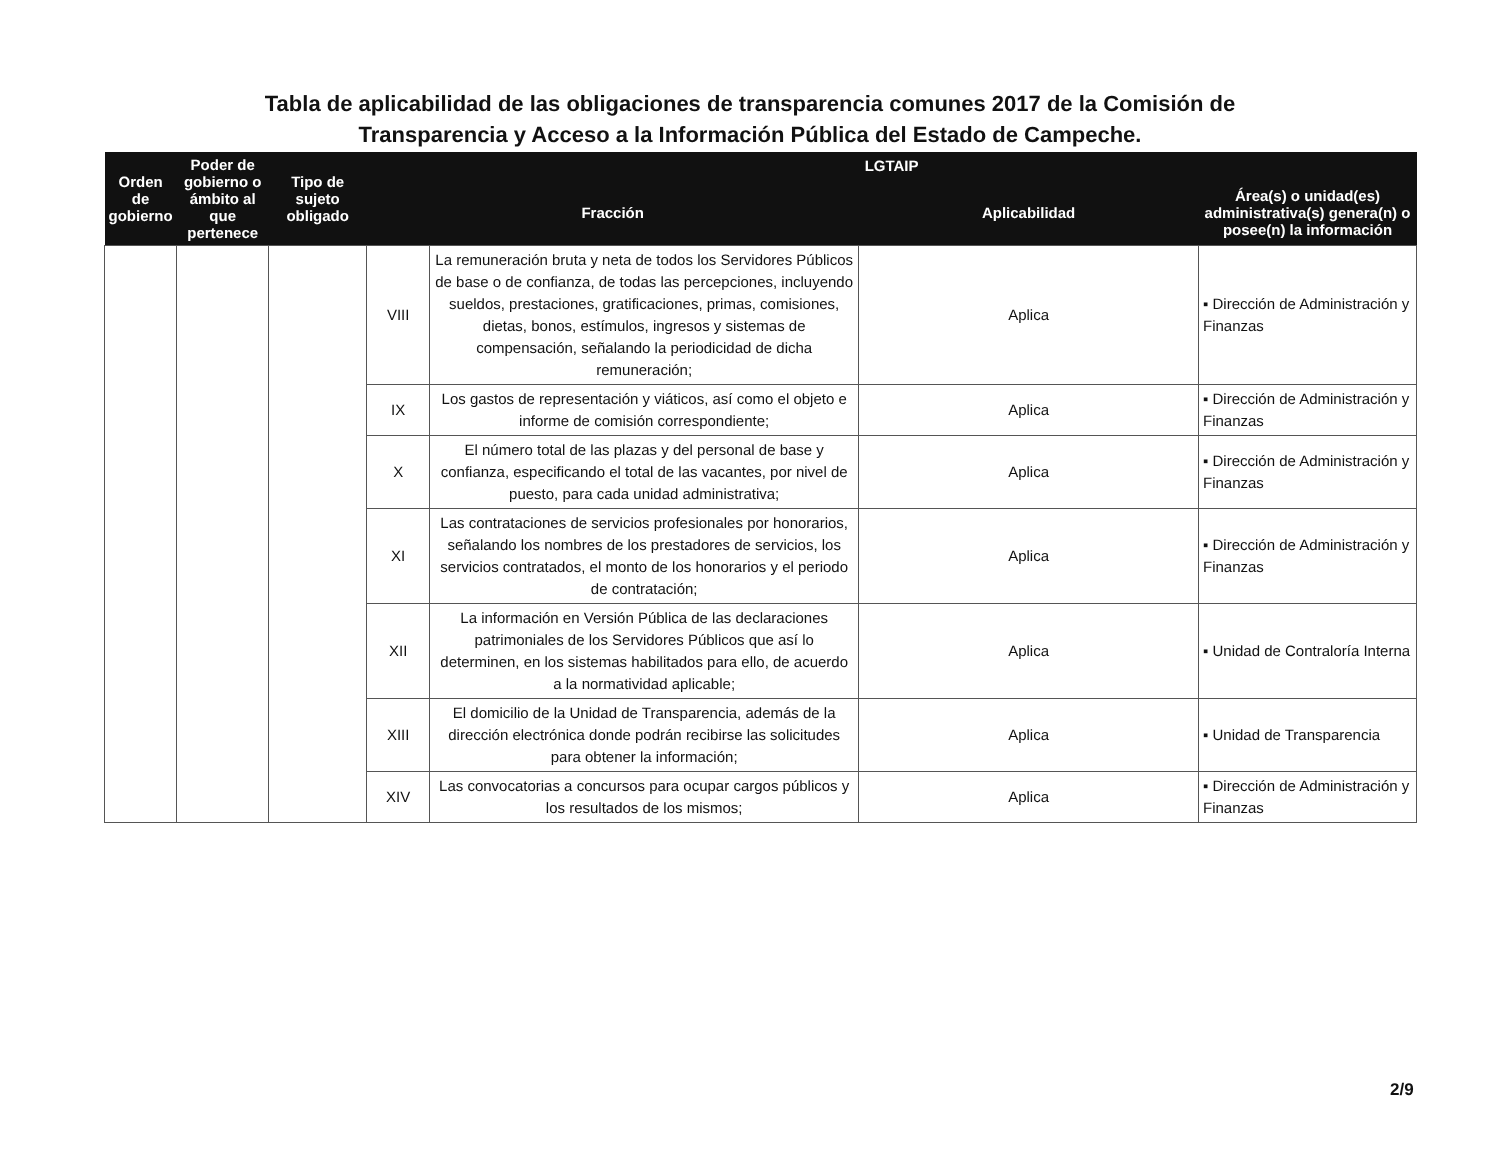Tabla de aplicabilidad de las obligaciones de transparencia comunes 2017 de la Comisión de
Transparencia y Acceso a la Información Pública del Estado de Campeche.
| Orden de gobierno | Poder de gobierno o ámbito al que pertenece | Tipo de sujeto obligado | LGTAIP | | | |
| --- | --- | --- | --- | --- | --- | --- |
| | | | Fracción | | Aplicabilidad | Área(s) o unidad(es) administrativa(s) genera(n) o posee(n) la información |
| | | | VIII | La remuneración bruta y neta de todos los Servidores Públicos de base o de confianza, de todas las percepciones, incluyendo sueldos, prestaciones, gratificaciones, primas, comisiones, dietas, bonos, estímulos, ingresos y sistemas de compensación, señalando la periodicidad de dicha remuneración; | Aplica | ▪ Dirección de Administración y Finanzas |
| | | | IX | Los gastos de representación y viáticos, así como el objeto e informe de comisión correspondiente; | Aplica | ▪ Dirección de Administración y Finanzas |
| | | | X | El número total de las plazas y del personal de base y confianza, especificando el total de las vacantes, por nivel de puesto, para cada unidad administrativa; | Aplica | ▪ Dirección de Administración y Finanzas |
| | | | XI | Las contrataciones de servicios profesionales por honorarios, señalando los nombres de los prestadores de servicios, los servicios contratados, el monto de los honorarios y el periodo de contratación; | Aplica | ▪ Dirección de Administración y Finanzas |
| | | | XII | La información en Versión Pública de las declaraciones patrimoniales de los Servidores Públicos que así lo determinen, en los sistemas habilitados para ello, de acuerdo a la normatividad aplicable; | Aplica | ▪ Unidad de Contraloría Interna |
| | | | XIII | El domicilio de la Unidad de Transparencia, además de la dirección electrónica donde podrán recibirse las solicitudes para obtener la información; | Aplica | ▪ Unidad de Transparencia |
| | | | XIV | Las convocatorias a concursos para ocupar cargos públicos y los resultados de los mismos; | Aplica | ▪ Dirección de Administración y Finanzas |
2/9